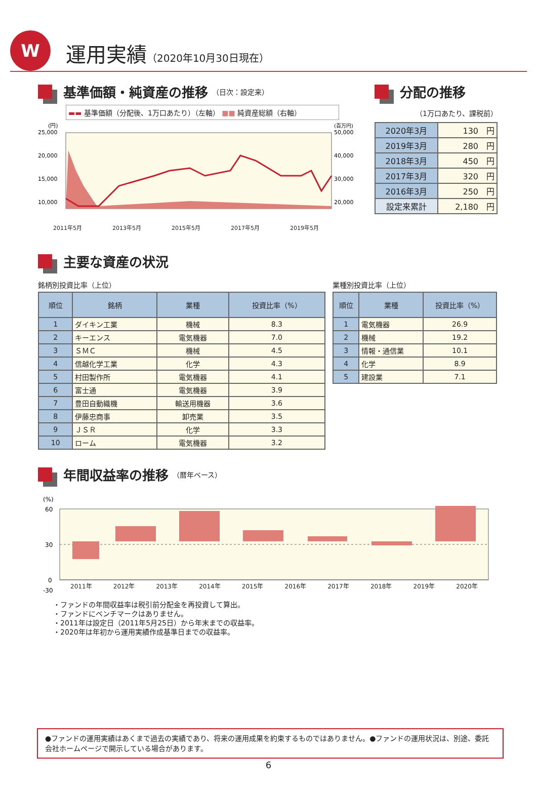W
運用実績（2020年10月30日現在）
基準価額・純資産の推移 （日次：設定来）
▬▬ 基準価額（分配後、1万口あたり）（左軸） ■■ 純資産総額（右軸）
(円)
(百万円)
25,000
20,000
15,000
10,000
50,000
40,000
30,000
20,000
2011年5月 2013年5月 2015年5月 2017年5月 2019年5月
分配の推移
（1万口あたり、課税前）
| 2020年3月 | 130 円 |
| 2019年3月 | 280 円 |
| 2018年3月 | 450 円 |
| 2017年3月 | 320 円 |
| 2016年3月 | 250 円 |
| 設定来累計 | 2,180 円 |
主要な資産の状況
銘柄別投資比率（上位）
| 順位 | 銘柄 | 業種 | 投資比率（%） |
| --- | --- | --- | --- |
| 1 | ダイキン工業 | 機械 | 8.3 |
| 2 | キーエンス | 電気機器 | 7.0 |
| 3 | ＳＭＣ | 機械 | 4.5 |
| 4 | 信越化学工業 | 化学 | 4.3 |
| 5 | 村田製作所 | 電気機器 | 4.1 |
| 6 | 富士通 | 電気機器 | 3.9 |
| 7 | 豊田自動織機 | 輸送用機器 | 3.6 |
| 8 | 伊藤忠商事 | 卸売業 | 3.5 |
| 9 | ＪＳＲ | 化学 | 3.3 |
| 10 | ローム | 電気機器 | 3.2 |
業種別投資比率（上位）
| 順位 | 業種 | 投資比率（%） |
| --- | --- | --- |
| 1 | 電気機器 | 26.9 |
| 2 | 機械 | 19.2 |
| 3 | 情報・通信業 | 10.1 |
| 4 | 化学 | 8.9 |
| 5 | 建設業 | 7.1 |
年間収益率の推移 （暦年ベース）
(%)
60
30
0
-30
2011年 2012年 2013年 2014年 2015年 2016年 2017年 2018年 2019年 2020年
・ファンドの年間収益率は税引前分配金を再投資して算出。
・ファンドにベンチマークはありません。
・2011年は設定日（2011年5月25日）から年末までの収益率。
・2020年は年初から運用実績作成基準日までの収益率。
●ファンドの運用実績はあくまで過去の実績であり、将来の運用成果を約束するものではありません。●ファンドの運用状況は、別途、委託会社ホームページで開示している場合があります。
6